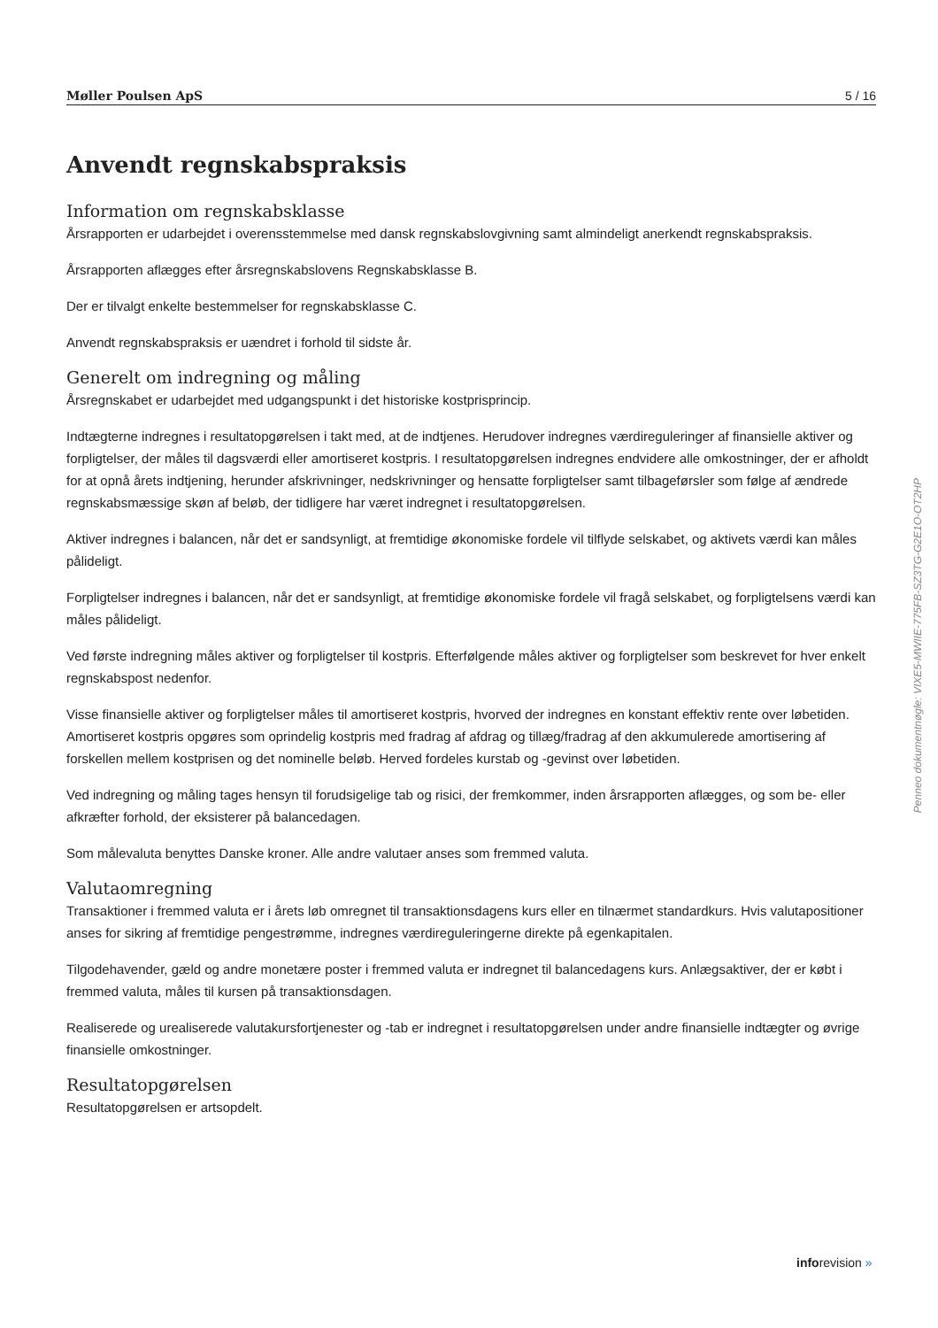Møller Poulsen ApS 5 / 16
Anvendt regnskabspraksis
Information om regnskabsklasse
Årsrapporten er udarbejdet i overensstemmelse med dansk regnskabslovgivning samt almindeligt anerkendt regnskabspraksis.
Årsrapporten aflægges efter årsregnskabslovens Regnskabsklasse B.
Der er tilvalgt enkelte bestemmelser for regnskabsklasse C.
Anvendt regnskabspraksis er uændret i forhold til sidste år.
Generelt om indregning og måling
Årsregnskabet er udarbejdet med udgangspunkt i det historiske kostprisprincip.
Indtægterne indregnes i resultatopgørelsen i takt med, at de indtjenes. Herudover indregnes værdireguleringer af finansielle aktiver og forpligtelser, der måles til dagsværdi eller amortiseret kostpris. I resultatopgørelsen indregnes endvidere alle omkostninger, der er afholdt for at opnå årets indtjening, herunder afskrivninger, nedskrivninger og hensatte forpligtelser samt tilbageførsler som følge af ændrede regnskabsmæssige skøn af beløb, der tidligere har været indregnet i resultatopgørelsen.
Aktiver indregnes i balancen, når det er sandsynligt, at fremtidige økonomiske fordele vil tilflyde selskabet, og aktivets værdi kan måles pålideligt.
Forpligtelser indregnes i balancen, når det er sandsynligt, at fremtidige økonomiske fordele vil fragå selskabet, og forpligtelsens værdi kan måles pålideligt.
Ved første indregning måles aktiver og forpligtelser til kostpris. Efterfølgende måles aktiver og forpligtelser som beskrevet for hver enkelt regnskabspost nedenfor.
Visse finansielle aktiver og forpligtelser måles til amortiseret kostpris, hvorved der indregnes en konstant effektiv rente over løbetiden. Amortiseret kostpris opgøres som oprindelig kostpris med fradrag af afdrag og tillæg/fradrag af den akkumulerede amortisering af forskellen mellem kostprisen og det nominelle beløb. Herved fordeles kurstab og -gevinst over løbetiden.
Ved indregning og måling tages hensyn til forudsigelige tab og risici, der fremkommer, inden årsrapporten aflægges, og som be- eller afkræfter forhold, der eksisterer på balancedagen.
Som målevaluta benyttes Danske kroner. Alle andre valutaer anses som fremmed valuta.
Valutaomregning
Transaktioner i fremmed valuta er i årets løb omregnet til transaktionsdagens kurs eller en tilnærmet standardkurs. Hvis valutapositioner anses for sikring af fremtidige pengestrømme, indregnes værdireguleringerne direkte på egenkapitalen.
Tilgodehavender, gæld og andre monetære poster i fremmed valuta er indregnet til balancedagens kurs. Anlægsaktiver, der er købt i fremmed valuta, måles til kursen på transaktionsdagen.
Realiserede og urealiserede valutakursfortjenester og -tab er indregnet i resultatopgørelsen under andre finansielle indtægter og øvrige finansielle omkostninger.
Resultatopgørelsen
Resultatopgørelsen er artsopdelt.
Penneo dokumentnøgle: VIXE5-MWIIE-775FB-SZ3TG-G2E1O-OT2HP
inforevision »